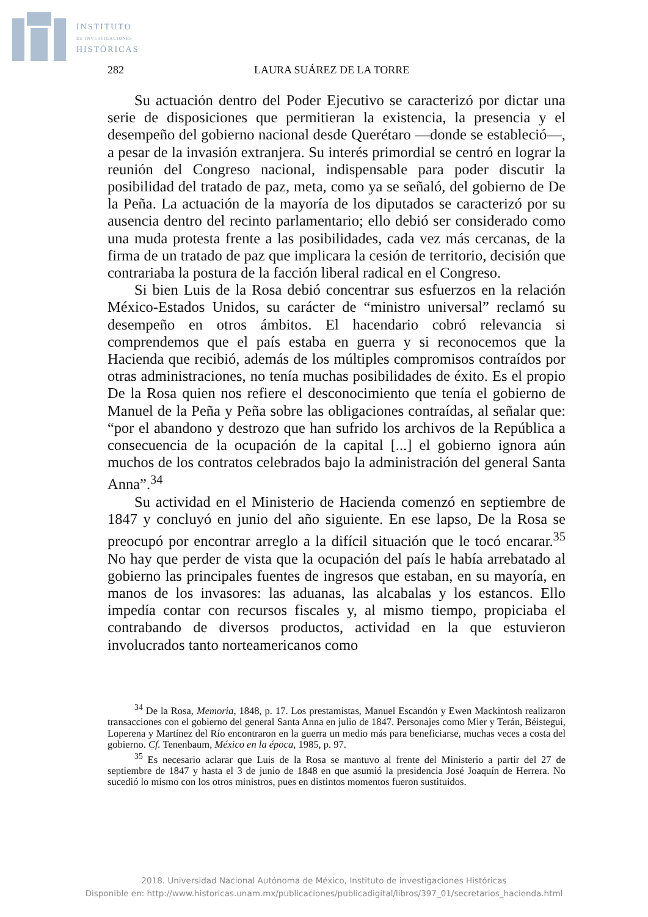INSTITUTO
DE INVESTIGACIONES
HISTÓRICAS
282 LAURA SUÁREZ DE LA TORRE
Su actuación dentro del Poder Ejecutivo se caracterizó por dictar una serie de disposiciones que permitieran la existencia, la presencia y el desempeño del gobierno nacional desde Querétaro —donde se estableció—, a pesar de la invasión extranjera. Su interés primordial se centró en lograr la reunión del Congreso nacional, indispensable para poder discutir la posibilidad del tratado de paz, meta, como ya se señaló, del gobierno de De la Peña. La actuación de la mayoría de los diputados se caracterizó por su ausencia dentro del recinto parlamentario; ello debió ser considerado como una muda protesta frente a las posibilidades, cada vez más cercanas, de la firma de un tratado de paz que implicara la cesión de territorio, decisión que contrariaba la postura de la facción liberal radical en el Congreso.
Si bien Luis de la Rosa debió concentrar sus esfuerzos en la relación México-Estados Unidos, su carácter de “ministro universal” reclamó su desempeño en otros ámbitos. El hacendario cobró relevancia si comprendemos que el país estaba en guerra y si reconocemos que la Hacienda que recibió, además de los múltiples compromisos contraídos por otras administraciones, no tenía muchas posibilidades de éxito. Es el propio De la Rosa quien nos refiere el desconocimiento que tenía el gobierno de Manuel de la Peña y Peña sobre las obligaciones contraídas, al señalar que: “por el abandono y destrozo que han sufrido los archivos de la República a consecuencia de la ocupación de la capital [...] el gobierno ignora aún muchos de los contratos celebrados bajo la administración del general Santa Anna”.<sup>34</sup>
Su actividad en el Ministerio de Hacienda comenzó en septiembre de 1847 y concluyó en junio del año siguiente. En ese lapso, De la Rosa se preocupó por encontrar arreglo a la difícil situación que le tocó encarar.<sup>35</sup> No hay que perder de vista que la ocupación del país le había arrebatado al gobierno las principales fuentes de ingresos que estaban, en su mayoría, en manos de los invasores: las aduanas, las alcabalas y los estancos. Ello impedía contar con recursos fiscales y, al mismo tiempo, propiciaba el contrabando de diversos productos, actividad en la que estuvieron involucrados tanto norteamericanos como
<sup>34</sup> De la Rosa, Memoria, 1848, p. 17. Los prestamistas, Manuel Escandón y Ewen Mackintosh realizaron transacciones con el gobierno del general Santa Anna en julio de 1847. Personajes como Mier y Terán, Béistegui, Loperena y Martínez del Río encontraron en la guerra un medio más para beneficiarse, muchas veces a costa del gobierno. Cf. Tenenbaum, México en la época, 1985, p. 97.
<sup>35</sup> Es necesario aclarar que Luis de la Rosa se mantuvo al frente del Ministerio a partir del 27 de septiembre de 1847 y hasta el 3 de junio de 1848 en que asumió la presidencia José Joaquín de Herrera. No sucedió lo mismo con los otros ministros, pues en distintos momentos fueron sustituidos.
2018. Universidad Nacional Autónoma de México, Instituto de investigaciones Históricas
Disponible en: http://www.historicas.unam.mx/publicaciones/publicadigital/libros/397_01/secretarios_hacienda.html